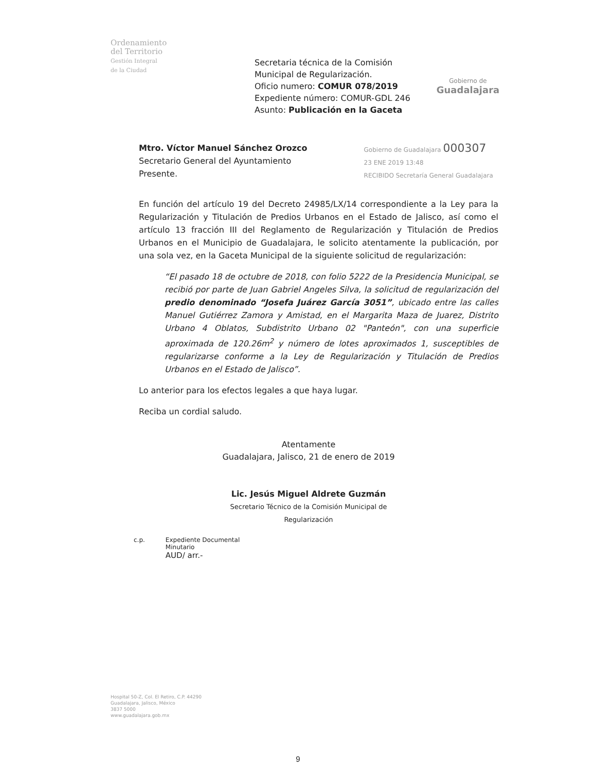Ordenamiento
del Territorio
Gestión Integral
de la Ciudad
Secretaria técnica de la Comisión
Municipal de Regularización.
Oficio numero: COMUR 078/2019
Expediente número: COMUR-GDL 246
Asunto: Publicación en la Gaceta
Gobierno de
Guadalajara
Mtro. Víctor Manuel Sánchez Orozco
Secretario General del Ayuntamiento
Presente.
Gobierno de Guadalajara 000307
23 ENE 2019 13:48
RECIBIDO Secretaría General Guadalajara
En función del artículo 19 del Decreto 24985/LX/14 correspondiente a la Ley para la Regularización y Titulación de Predios Urbanos en el Estado de Jalisco, así como el artículo 13 fracción III del Reglamento de Regularización y Titulación de Predios Urbanos en el Municipio de Guadalajara, le solicito atentamente la publicación, por una sola vez, en la Gaceta Municipal de la siguiente solicitud de regularización:
“El pasado 18 de octubre de 2018, con folio 5222 de la Presidencia Municipal, se recibió por parte de Juan Gabriel Angeles Silva, la solicitud de regularización del predio denominado “Josefa Juárez García 3051”, ubicado entre las calles Manuel Gutiérrez Zamora y Amistad, en el Margarita Maza de Juarez, Distrito Urbano 4 Oblatos, Subdistrito Urbano 02 "Panteón", con una superficie aproximada de 120.26m<sup>2</sup> y número de lotes aproximados 1, susceptibles de regularizarse conforme a la Ley de Regularización y Titulación de Predios Urbanos en el Estado de Jalisco”.
Lo anterior para los efectos legales a que haya lugar.
Reciba un cordial saludo.
Atentamente
Guadalajara, Jalisco, 21 de enero de 2019
Lic. Jesús Miguel Aldrete Guzmán
Secretario Técnico de la Comisión Municipal de Regularización
c.p. Expediente Documental
Minutario
AUD/ arr.-
Hospital 50-Z, Col. El Retiro, C.P. 44290
Guadalajara, Jalisco, México
3837 5000
www.guadalajara.gob.mx
9